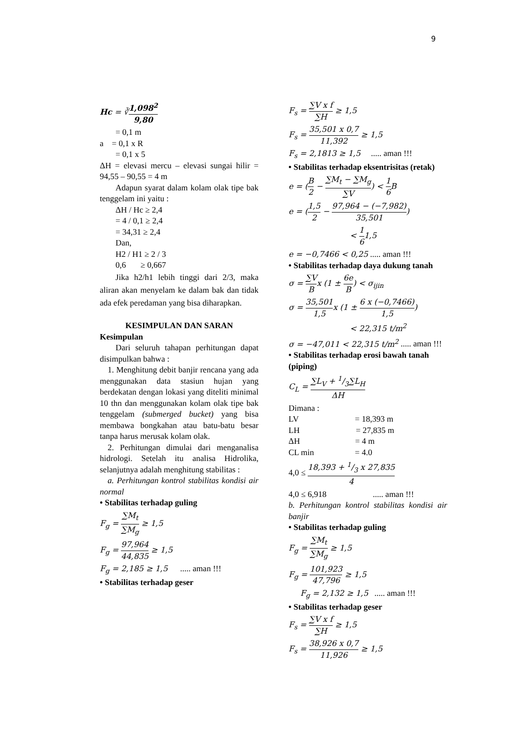9
Hc = ∛1,098<sup>2</sup> 9,80
= 0,1 m
a = 0,1 x R
= 0,1 x 5
ΔH = elevasi mercu – elevasi sungai hilir = 94,55 – 90,55 = 4 m
Adapun syarat dalam kolam olak tipe bak tenggelam ini yaitu :
ΔH / Hc ≥ 2,4
= 4 / 0,1 ≥ 2,4
= 34,31 ≥ 2,4
Dan,
H2 / H1 ≥ 2 / 3
0,6 ≥ 0,667
Jika h2/h1 lebih tinggi dari 2/3, maka aliran akan menyelam ke dalam bak dan tidak ada efek peredaman yang bisa diharapkan.
KESIMPULAN DAN SARAN
Kesimpulan
Dari seluruh tahapan perhitungan dapat disimpulkan bahwa :
1. Menghitung debit banjir rencana yang ada menggunakan data stasiun hujan yang berdekatan dengan lokasi yang diteliti minimal 10 thn dan menggunakan kolam olak tipe bak tenggelam (submerged bucket) yang bisa membawa bongkahan atau batu-batu besar tanpa harus merusak kolam olak.
2. Perhitungan dimulai dari menganalisa hidrologi. Setelah itu analisa Hidrolika, selanjutnya adalah menghitung stabilitas :
a. Perhitungan kontrol stabilitas kondisi air normal
• Stabilitas terhadap guling
F<sub>g</sub> = ∑M<sub>t</sub> ∑M<sub>g</sub> ≥ 1,5
F<sub>g</sub> = 97,964 44,835 ≥ 1,5
F<sub>g</sub> = 2,185 ≥ 1,5 ..... aman !!!
• Stabilitas terhadap geser
F<sub>s</sub> = ∑V x f ∑H ≥ 1,5
F<sub>s</sub> = 35,501 x 0,7 11,392 ≥ 1,5
F<sub>s</sub> = 2,1813 ≥ 1,5 ..... aman !!!
• Stabilitas terhadap eksentrisitas (retak)
e = (B 2 − ∑M<sub>t</sub> − ∑M<sub>g</sub> ∑V) < 1 6 B
e = (1,5 2 − 97,964 − (−7,982) 35,501)
< 1 61,5
e = −0,7466 < 0,25 ..... aman !!!
• Stabilitas terhadap daya dukung tanah
σ = ∑V Bx (1 ± 6e B) < σ<sub>ijin</sub>
σ = 35,501 1,5x (1 ± 6 x (−0,7466) 1,5)
< 22,315 t/m<sup>2</sup>
σ = −47,011 < 22,315 t/m<sup>2</sup> ..... aman !!!
• Stabilitas terhadap erosi bawah tanah (piping)
C<sub>L</sub> = ∑L<sub>V</sub> + 1/3∑L<sub>H</sub> ΔH
Dimana :
LV = 18,393 m
LH = 27,835 m
ΔH = 4 m
CL min = 4.0
4,0 ≤ 18,393 + 1/3 x 27,835 4
4,0 ≤ 6,918 ..... aman !!!
b. Perhitungan kontrol stabilitas kondisi air banjir
• Stabilitas terhadap guling
F<sub>g</sub> = ∑M<sub>t</sub> ∑M<sub>g</sub> ≥ 1,5
F<sub>g</sub> = 101,923 47,796 ≥ 1,5
F<sub>g</sub> = 2,132 ≥ 1,5 ..... aman !!!
• Stabilitas terhadap geser
F<sub>s</sub> = ∑V x f ∑H ≥ 1,5
F<sub>s</sub> = 38,926 x 0,7 11,926 ≥ 1,5